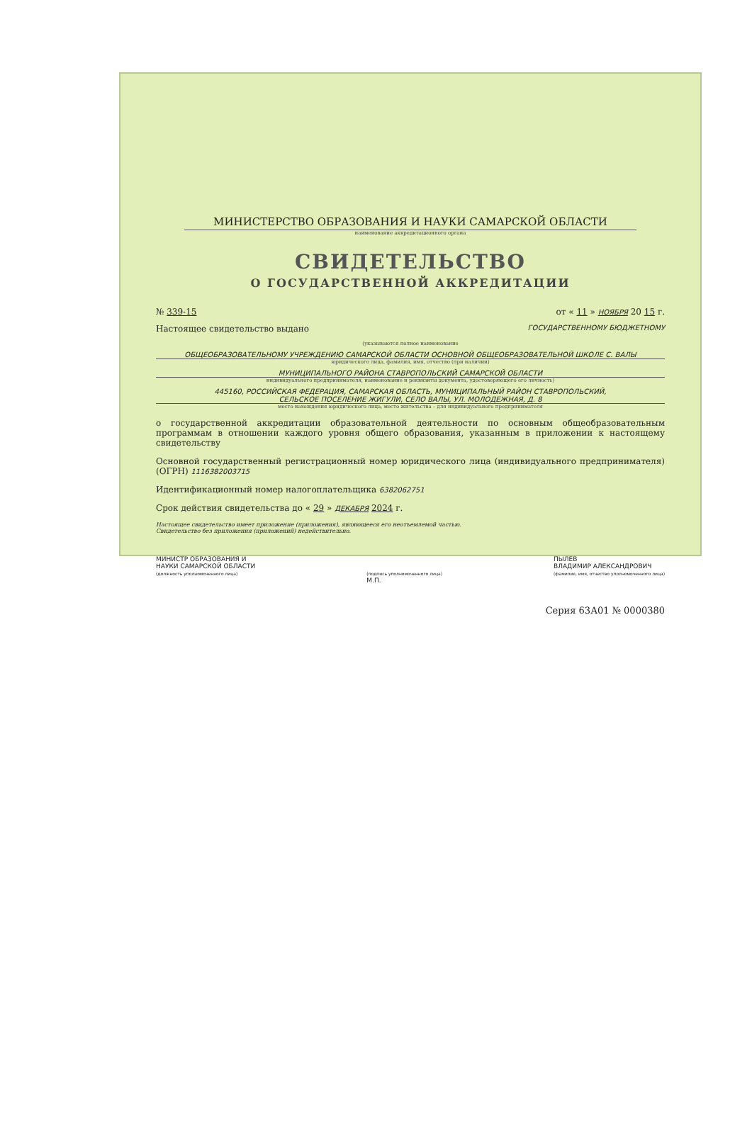МИНИСТЕРСТВО ОБРАЗОВАНИЯ И НАУКИ САМАРСКОЙ ОБЛАСТИ
наименование аккредитационного органа
СВИДЕТЕЛЬСТВО
О ГОСУДАРСТВЕННОЙ АККРЕДИТАЦИИ
№ 339-15 от « 11 » НОЯБРЯ 20 15 г.
Настоящее свидетельство выдано ГОСУДАРСТВЕННОМУ БЮДЖЕТНОМУ
(указываются полное наименование
ОБЩЕОБРАЗОВАТЕЛЬНОМУ УЧРЕЖДЕНИЮ САМАРСКОЙ ОБЛАСТИ ОСНОВНОЙ ОБЩЕОБРАЗОВАТЕЛЬНОЙ ШКОЛЕ С. ВАЛЫ
юридического лица, фамилия, имя, отчество (при наличии)
МУНИЦИПАЛЬНОГО РАЙОНА СТАВРОПОЛЬСКИЙ САМАРСКОЙ ОБЛАСТИ
индивидуального предпринимателя, наименование и реквизиты документа, удостоверяющего его личность)
445160, РОССИЙСКАЯ ФЕДЕРАЦИЯ, САМАРСКАЯ ОБЛАСТЬ, МУНИЦИПАЛЬНЫЙ РАЙОН СТАВРОПОЛЬСКИЙ,
СЕЛЬСКОЕ ПОСЕЛЕНИЕ ЖИГУЛИ, СЕЛО ВАЛЫ, УЛ. МОЛОДЕЖНАЯ, Д. 8
место нахождения юридического лица, место жительства – для индивидуального предпринимателя
о государственной аккредитации образовательной деятельности по основным общеобразовательным программам в отношении каждого уровня общего образования, указанным в приложении к настоящему свидетельству
Основной государственный регистрационный номер юридического лица (индивидуального предпринимателя) (ОГРН) 1116382003715
Идентификационный номер налогоплательщика 6382062751
Срок действия свидетельства до « 29 » ДЕКАБРЯ 2024 г.
Настоящее свидетельство имеет приложение (приложения), являющееся его неотъемлемой частью.
Свидетельство без приложения (приложений) недействительно.
МИНИСТР ОБРАЗОВАНИЯ И
НАУКИ САМАРСКОЙ ОБЛАСТИ
(должность уполномоченного лица)
(подпись уполномоченного лица)
М.П.
ПЫЛЕВ
ВЛАДИМИР АЛЕКСАНДРОВИЧ
(фамилия, имя, отчество уполномоченного лица)
Серия 63А01 № 0000380